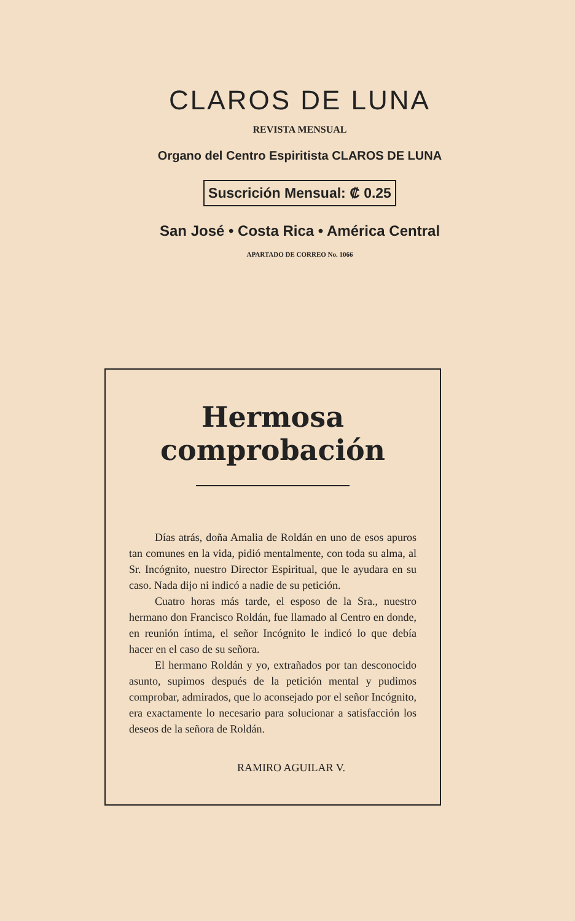CLAROS DE LUNA
REVISTA MENSUAL
Organo del Centro Espiritista CLAROS DE LUNA
Suscrición Mensual: ₡ 0.25
San José • Costa Rica • América Central
APARTADO DE CORREO No. 1066
Hermosa comprobación
Días atrás, doña Amalia de Roldán en uno de esos apuros tan comunes en la vida, pidió mentalmente, con toda su alma, al Sr. Incógnito, nuestro Director Espiritual, que le ayudara en su caso. Nada dijo ni indicó a nadie de su petición.
Cuatro horas más tarde, el esposo de la Sra., nuestro hermano don Francisco Roldán, fue llamado al Centro en donde, en reunión íntima, el señor Incógnito le indicó lo que debía hacer en el caso de su señora.
El hermano Roldán y yo, extrañados por tan desconocido asunto, supimos después de la petición mental y pudimos comprobar, admirados, que lo aconsejado por el señor Incógnito, era exactamente lo necesario para solucionar a satisfacción los deseos de la señora de Roldán.
RAMIRO AGUILAR V.